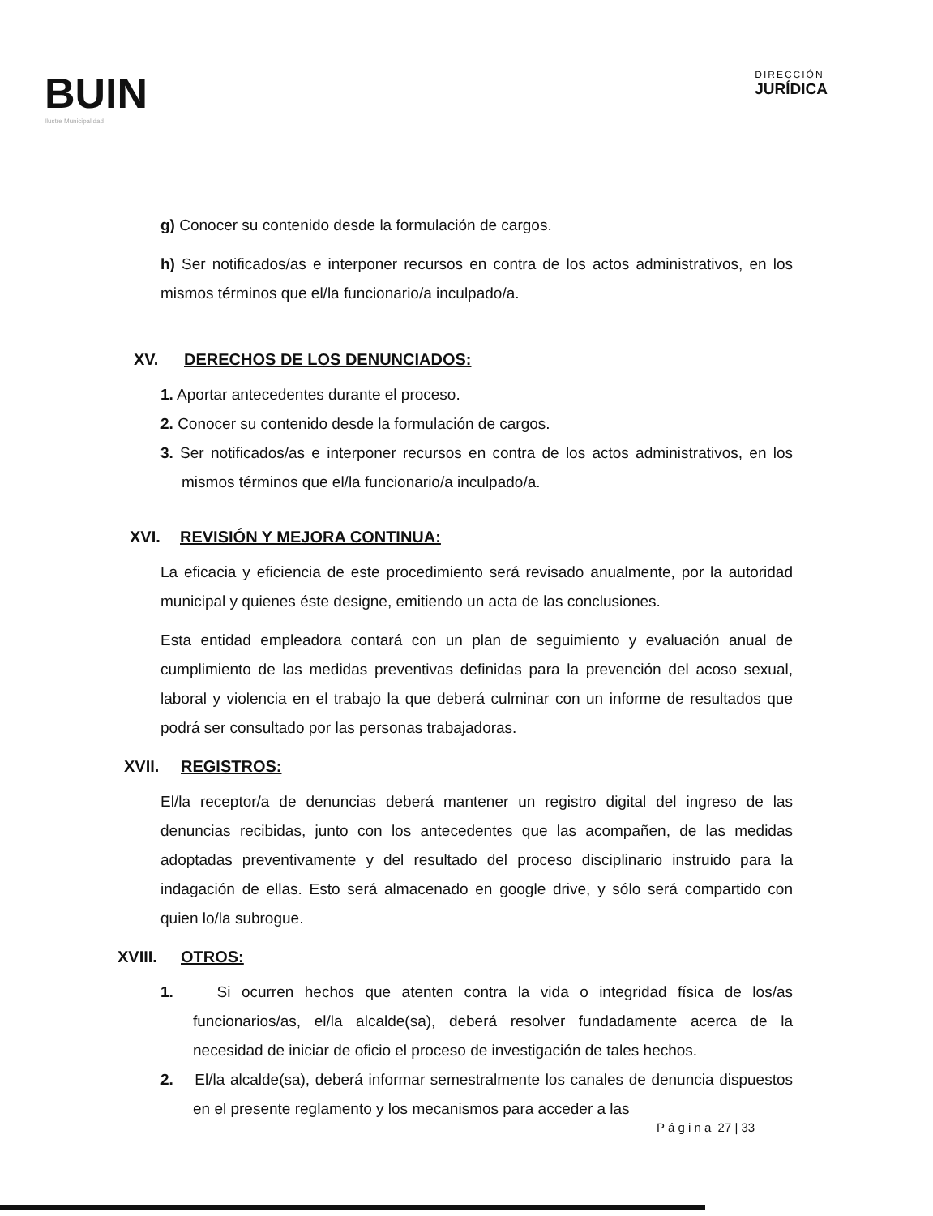BUIN
Ilustre Municipalidad
DIRECCIÓN
JURÍDICA
g) Conocer su contenido desde la formulación de cargos.
h) Ser notificados/as e interponer recursos en contra de los actos administrativos, en los mismos términos que el/la funcionario/a inculpado/a.
XV. DERECHOS DE LOS DENUNCIADOS:
1. Aportar antecedentes durante el proceso.
2. Conocer su contenido desde la formulación de cargos.
3. Ser notificados/as e interponer recursos en contra de los actos administrativos, en los mismos términos que el/la funcionario/a inculpado/a.
XVI. REVISIÓN Y MEJORA CONTINUA:
La eficacia y eficiencia de este procedimiento será revisado anualmente, por la autoridad municipal y quienes éste designe, emitiendo un acta de las conclusiones.
Esta entidad empleadora contará con un plan de seguimiento y evaluación anual de cumplimiento de las medidas preventivas definidas para la prevención del acoso sexual, laboral y violencia en el trabajo la que deberá culminar con un informe de resultados que podrá ser consultado por las personas trabajadoras.
XVII. REGISTROS:
El/la receptor/a de denuncias deberá mantener un registro digital del ingreso de las denuncias recibidas, junto con los antecedentes que las acompañen, de las medidas adoptadas preventivamente y del resultado del proceso disciplinario instruido para la indagación de ellas. Esto será almacenado en google drive, y sólo será compartido con quien lo/la subrogue.
XVIII. OTROS:
1. Si ocurren hechos que atenten contra la vida o integridad física de los/as funcionarios/as, el/la alcalde(sa), deberá resolver fundadamente acerca de la necesidad de iniciar de oficio el proceso de investigación de tales hechos.
2. El/la alcalde(sa), deberá informar semestralmente los canales de denuncia dispuestos en el presente reglamento y los mecanismos para acceder a las
P á g i n a 27 | 33